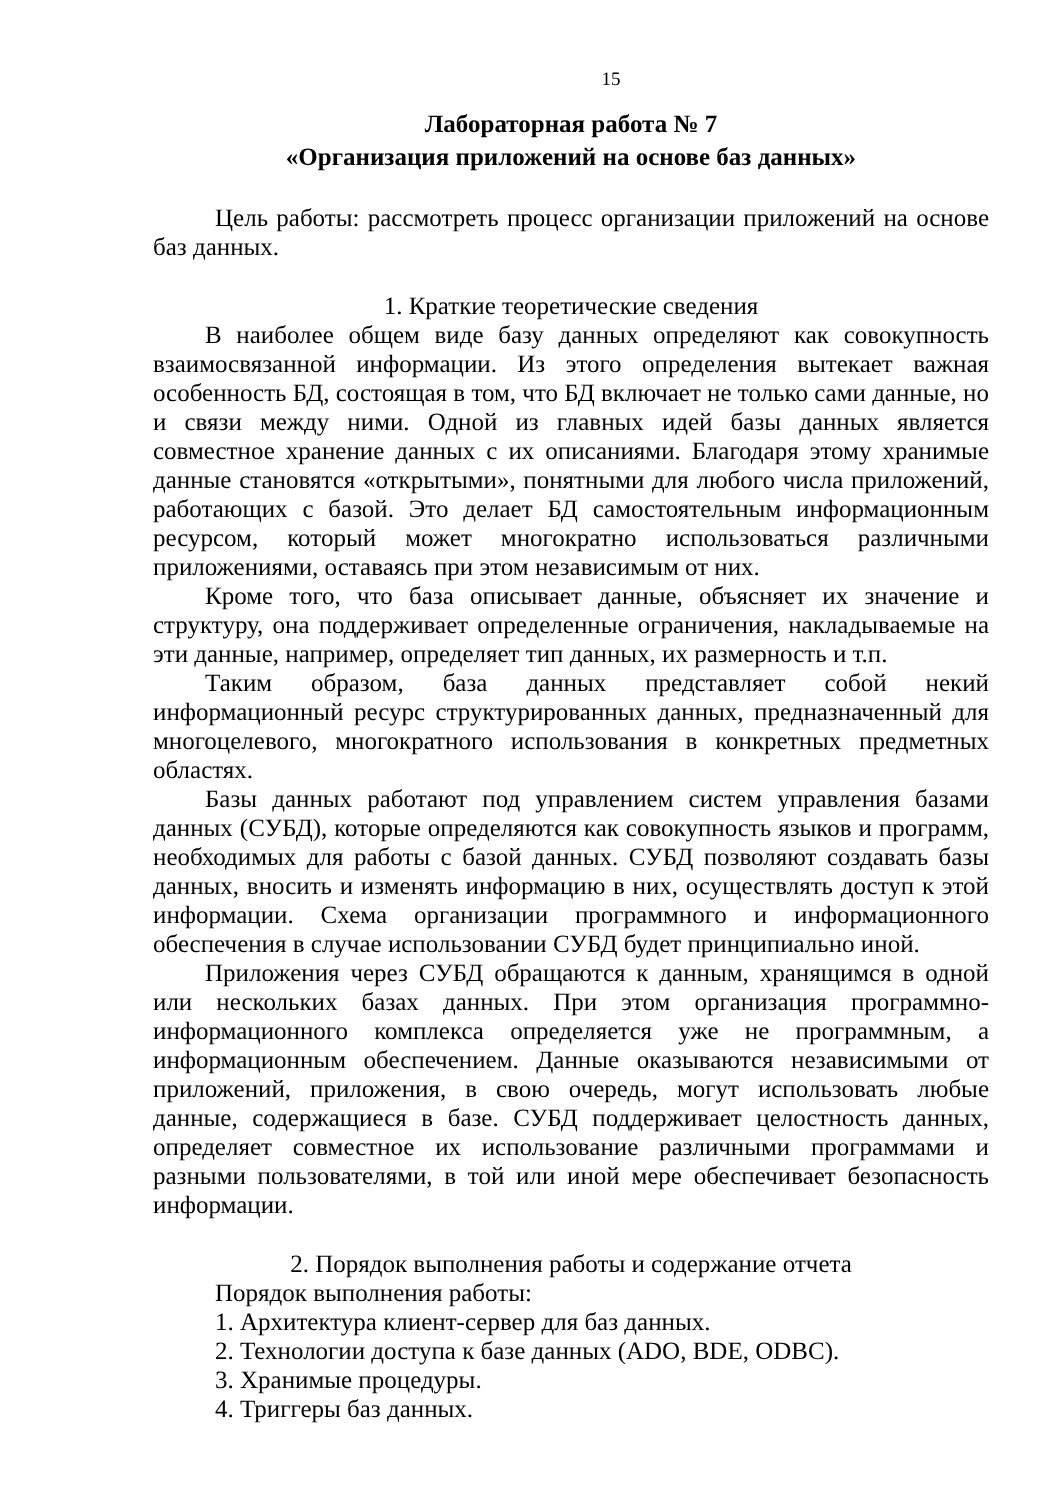15
Лабораторная работа № 7
«Организация приложений на основе баз данных»
Цель работы: рассмотреть процесс организации приложений на основе баз данных.
1. Краткие теоретические сведения
В наиболее общем виде базу данных определяют как совокупность взаимосвязанной информации. Из этого определения вытекает важная особенность БД, состоящая в том, что БД включает не только сами данные, но и связи между ними. Одной из главных идей базы данных является совместное хранение данных с их описаниями. Благодаря этому хранимые данные становятся «открытыми», понятными для любого числа приложений, работающих с базой. Это делает БД самостоятельным информационным ресурсом, который может многократно использоваться различными приложениями, оставаясь при этом независимым от них.
Кроме того, что база описывает данные, объясняет их значение и структуру, она поддерживает определенные ограничения, накладываемые на эти данные, например, определяет тип данных, их размерность и т.п.
Таким образом, база данных представляет собой некий информационный ресурс структурированных данных, предназначенный для многоцелевого, многократного использования в конкретных предметных областях.
Базы данных работают под управлением систем управления базами данных (СУБД), которые определяются как совокупность языков и программ, необходимых для работы с базой данных. СУБД позволяют создавать базы данных, вносить и изменять информацию в них, осуществлять доступ к этой информации. Схема организации программного и информационного обеспечения в случае использовании СУБД будет принципиально иной.
Приложения через СУБД обращаются к данным, хранящимся в одной или нескольких базах данных. При этом организация программно-информационного комплекса определяется уже не программным, а информационным обеспечением. Данные оказываются независимыми от приложений, приложения, в свою очередь, могут использовать любые данные, содержащиеся в базе. СУБД поддерживает целостность данных, определяет совместное их использование различными программами и разными пользователями, в той или иной мере обеспечивает безопасность информации.
2. Порядок выполнения работы и содержание отчета
Порядок выполнения работы:
1. Архитектура клиент-сервер для баз данных.
2. Технологии доступа к базе данных (ADO, BDE, ODBC).
3. Хранимые процедуры.
4. Триггеры баз данных.